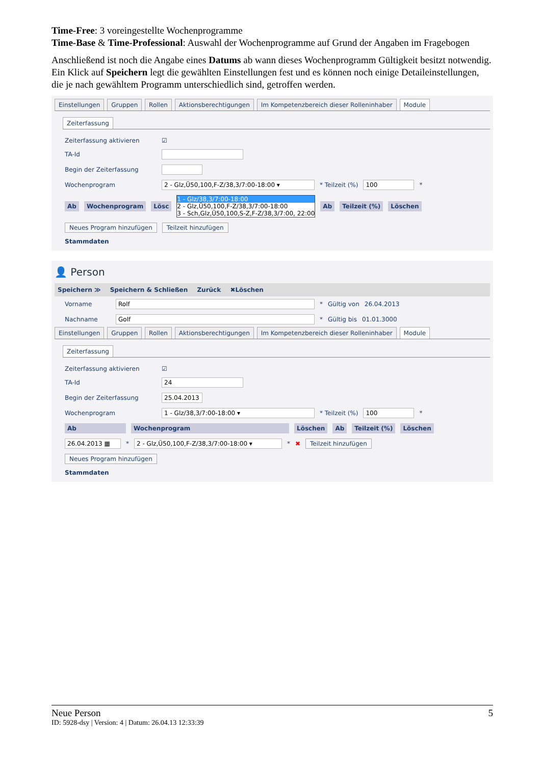Time-Free: 3 voreingestellte Wochenprogramme
Time-Base & Time-Professional: Auswahl der Wochenprogramme auf Grund der Angaben im Fragebogen
Anschließend ist noch die Angabe eines Datums ab wann dieses Wochenprogramm Gültigkeit besitzt notwendig. Ein Klick auf Speichern legt die gewählten Einstellungen fest und es können noch einige Detaileinstellungen, die je nach gewähltem Programm unterschiedlich sind, getroffen werden.
Einstellungen Gruppen Rollen Aktionsberechtigungen Im Kompetenzbereich dieser Rolleninhaber Module
Zeiterfassung
Zeiterfassung aktivieren ☑
TA-Id
Begin der Zeiterfassung
Wochenprogram 2 - Glz,Ü50,100,F-Z/38,3/7:00-18:00 ▾ * Teilzeit (%) 100 *
Ab Wochenprogram Lösc 1 - Glz/38,3/7:00-18:00
2 - Glz,Ü50,100,F-Z/38,3/7:00-18:00
3 - Sch,Glz,Ü50,100,S-Z,F-Z/38,3/7:00, 22:00 Ab Teilzeit (%) Löschen
Neues Program hinzufügen Teilzeit hinzufügen
Stammdaten
👤 Person
Speichern ≫ Speichern & Schließen Zurück ✖Löschen
Vorname Rolf * Gültig von 26.04.2013
Nachname Golf * Gültig bis 01.01.3000
Einstellungen Gruppen Rollen Aktionsberechtigungen Im Kompetenzbereich dieser Rolleninhaber Module
Zeiterfassung
Zeiterfassung aktivieren ☑
TA-Id 24
Begin der Zeiterfassung 25.04.2013
Wochenprogram 1 - Glz/38,3/7:00-18:00 ▾ * Teilzeit (%) 100 *
Ab Wochenprogram Löschen Ab Teilzeit (%) Löschen
26.04.2013 ▦ * 2 - Glz,Ü50,100,F-Z/38,3/7:00-18:00 ▾ * ✖ Teilzeit hinzufügen
Neues Program hinzufügen
Stammdaten
Neue Person 5
ID: 5928-dsy | Version: 4 | Datum: 26.04.13 12:33:39